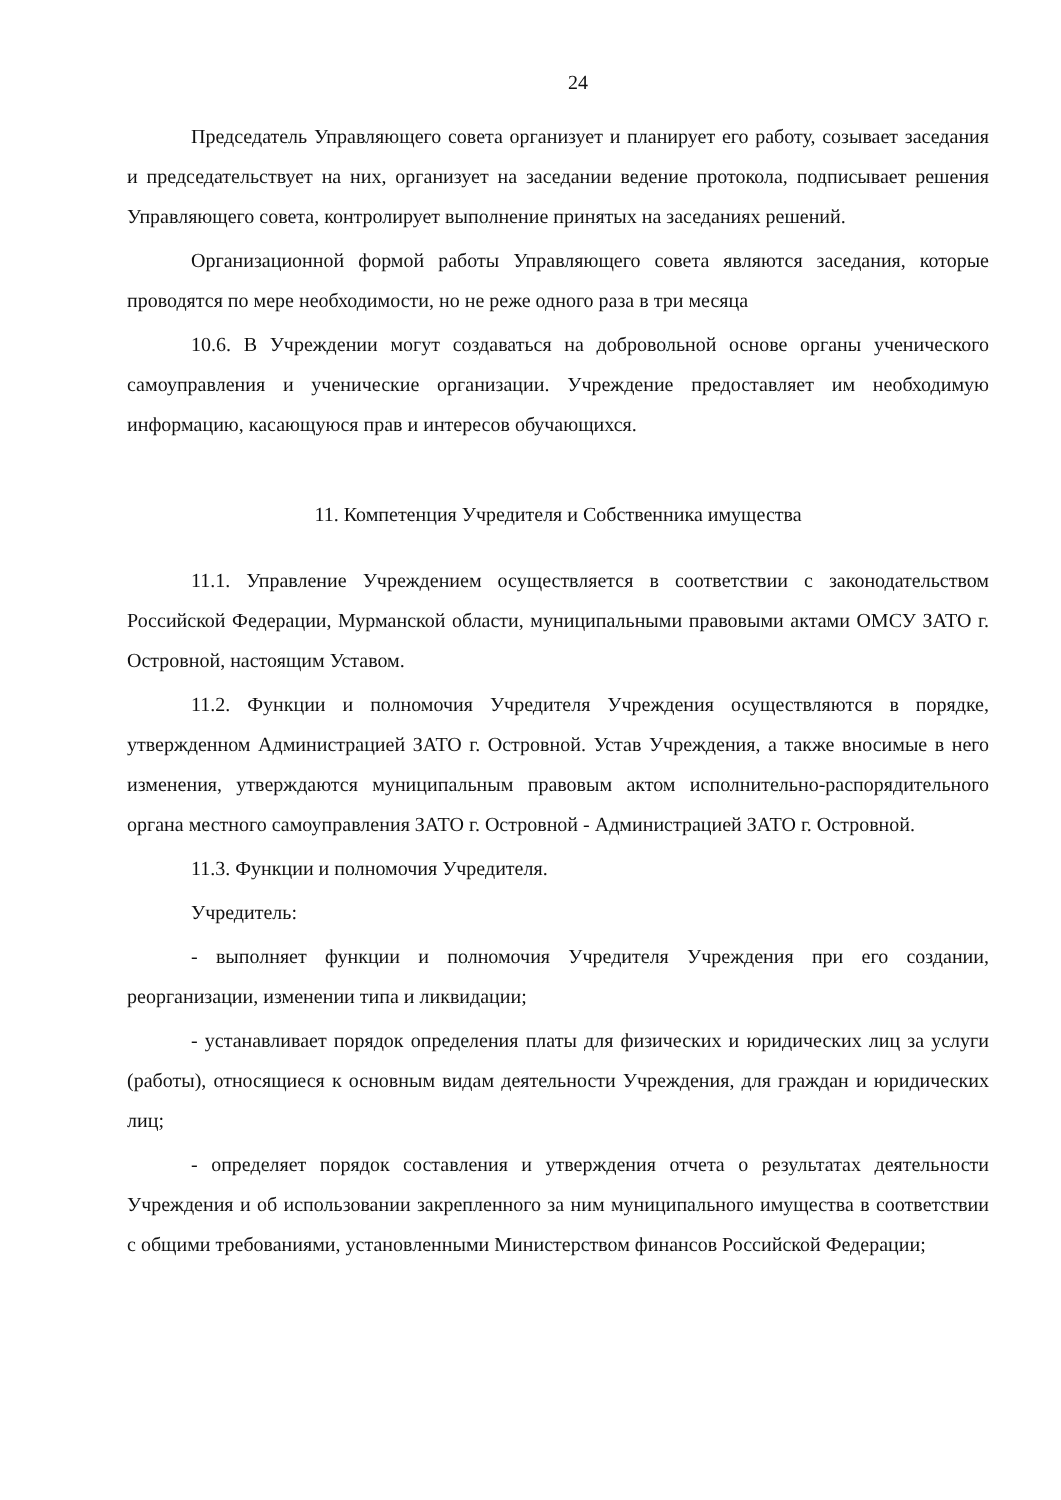24
Председатель Управляющего совета организует и планирует его работу, созывает заседания и председательствует на них, организует на заседании ведение протокола, подписывает решения Управляющего совета, контролирует выполнение принятых на заседаниях решений.
Организационной формой работы Управляющего совета являются заседания, которые проводятся по мере необходимости, но не реже одного раза в три месяца
10.6. В Учреждении могут создаваться на добровольной основе органы ученического самоуправления и ученические организации. Учреждение предоставляет им необходимую информацию, касающуюся прав и интересов обучающихся.
11. Компетенция Учредителя и Собственника имущества
11.1. Управление Учреждением осуществляется в соответствии с законодательством Российской Федерации, Мурманской области, муниципальными правовыми актами ОМСУ ЗАТО г. Островной, настоящим Уставом.
11.2. Функции и полномочия Учредителя Учреждения осуществляются в порядке, утвержденном Администрацией ЗАТО г. Островной. Устав Учреждения, а также вносимые в него изменения, утверждаются муниципальным правовым актом исполнительно-распорядительного органа местного самоуправления ЗАТО г. Островной - Администрацией ЗАТО г. Островной.
11.3. Функции и полномочия Учредителя.
Учредитель:
- выполняет функции и полномочия Учредителя Учреждения при его создании, реорганизации, изменении типа и ликвидации;
- устанавливает порядок определения платы для физических и юридических лиц за услуги (работы), относящиеся к основным видам деятельности Учреждения, для граждан и юридических лиц;
- определяет порядок составления и утверждения отчета о результатах деятельности Учреждения и об использовании закрепленного за ним муниципального имущества в соответствии с общими требованиями, установленными Министерством финансов Российской Федерации;